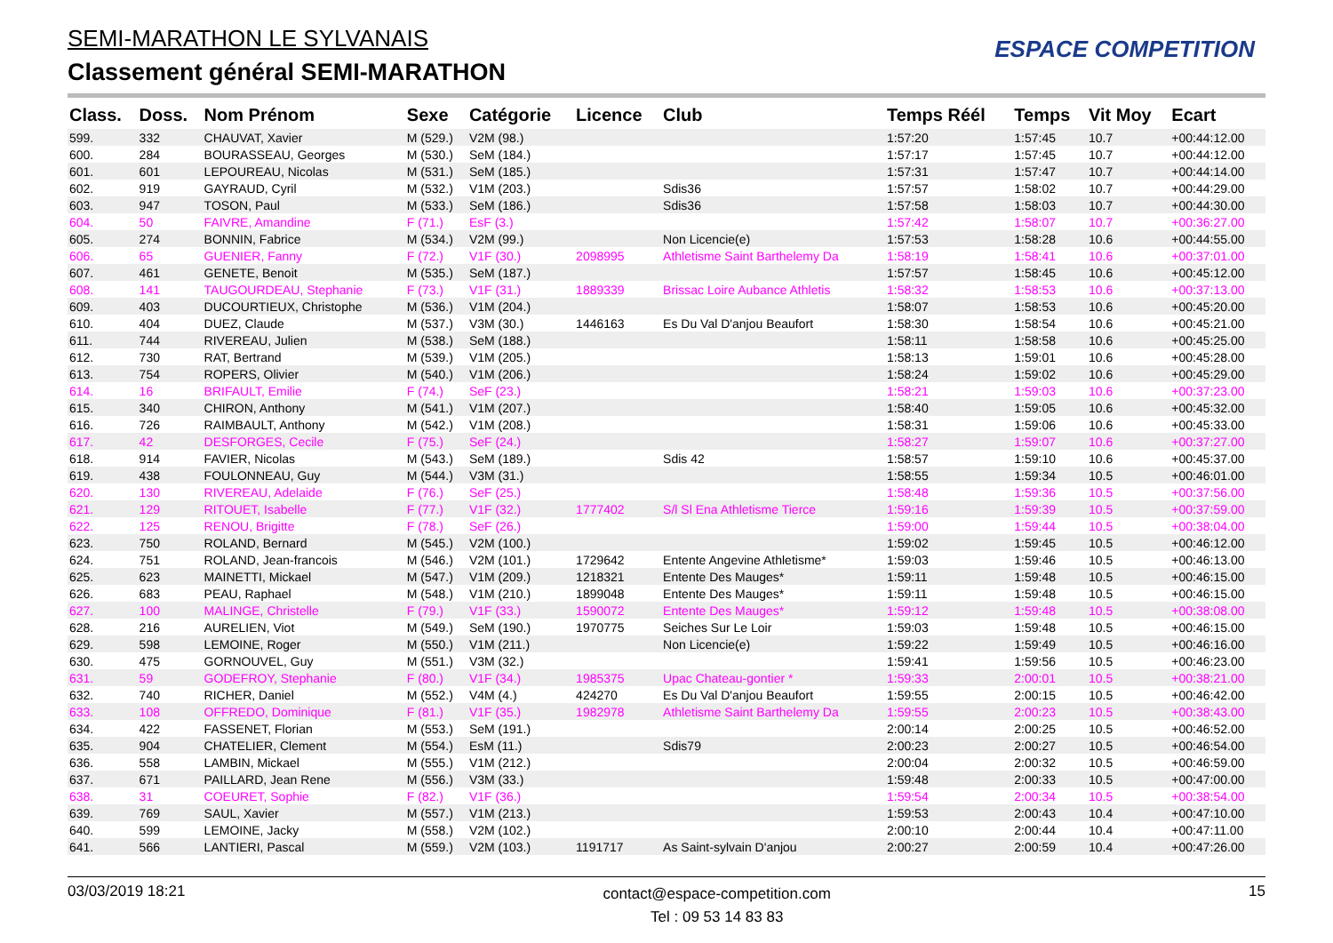SEMI-MARATHON LE SYLVANAIS
Classement général SEMI-MARATHON
ESPACE COMPETITION
| Class. | Doss. | Nom Prénom | Sexe | Catégorie | Licence | Club | Temps Réél | Temps | Vit Moy | Ecart |
| --- | --- | --- | --- | --- | --- | --- | --- | --- | --- | --- |
| 599. | 332 | CHAUVAT, Xavier | M (529.) | V2M (98.) | | | 1:57:20 | 1:57:45 | 10.7 | +00:44:12.00 |
| 600. | 284 | BOURASSEAU, Georges | M (530.) | SeM (184.) | | | 1:57:17 | 1:57:45 | 10.7 | +00:44:12.00 |
| 601. | 601 | LEPOUREAU, Nicolas | M (531.) | SeM (185.) | | | 1:57:31 | 1:57:47 | 10.7 | +00:44:14.00 |
| 602. | 919 | GAYRAUD, Cyril | M (532.) | V1M (203.) | | Sdis36 | 1:57:57 | 1:58:02 | 10.7 | +00:44:29.00 |
| 603. | 947 | TOSON, Paul | M (533.) | SeM (186.) | | Sdis36 | 1:57:58 | 1:58:03 | 10.7 | +00:44:30.00 |
| 604. | 50 | FAIVRE, Amandine | F (71.) | EsF (3.) | | | 1:57:42 | 1:58:07 | 10.7 | +00:36:27.00 |
| 605. | 274 | BONNIN, Fabrice | M (534.) | V2M (99.) | | Non Licencie(e) | 1:57:53 | 1:58:28 | 10.6 | +00:44:55.00 |
| 606. | 65 | GUENIER, Fanny | F (72.) | V1F (30.) | 2098995 | Athletisme Saint Barthelemy Da | 1:58:19 | 1:58:41 | 10.6 | +00:37:01.00 |
| 607. | 461 | GENETE, Benoit | M (535.) | SeM (187.) | | | 1:57:57 | 1:58:45 | 10.6 | +00:45:12.00 |
| 608. | 141 | TAUGOURDEAU, Stephanie | F (73.) | V1F (31.) | 1889339 | Brissac Loire Aubance Athletis | 1:58:32 | 1:58:53 | 10.6 | +00:37:13.00 |
| 609. | 403 | DUCOURTIEUX, Christophe | M (536.) | V1M (204.) | | | 1:58:07 | 1:58:53 | 10.6 | +00:45:20.00 |
| 610. | 404 | DUEZ, Claude | M (537.) | V3M (30.) | 1446163 | Es Du Val D'anjou Beaufort | 1:58:30 | 1:58:54 | 10.6 | +00:45:21.00 |
| 611. | 744 | RIVEREAU, Julien | M (538.) | SeM (188.) | | | 1:58:11 | 1:58:58 | 10.6 | +00:45:25.00 |
| 612. | 730 | RAT, Bertrand | M (539.) | V1M (205.) | | | 1:58:13 | 1:59:01 | 10.6 | +00:45:28.00 |
| 613. | 754 | ROPERS, Olivier | M (540.) | V1M (206.) | | | 1:58:24 | 1:59:02 | 10.6 | +00:45:29.00 |
| 614. | 16 | BRIFAULT, Emilie | F (74.) | SeF (23.) | | | 1:58:21 | 1:59:03 | 10.6 | +00:37:23.00 |
| 615. | 340 | CHIRON, Anthony | M (541.) | V1M (207.) | | | 1:58:40 | 1:59:05 | 10.6 | +00:45:32.00 |
| 616. | 726 | RAIMBAULT, Anthony | M (542.) | V1M (208.) | | | 1:58:31 | 1:59:06 | 10.6 | +00:45:33.00 |
| 617. | 42 | DESFORGES, Cecile | F (75.) | SeF (24.) | | | 1:58:27 | 1:59:07 | 10.6 | +00:37:27.00 |
| 618. | 914 | FAVIER, Nicolas | M (543.) | SeM (189.) | | Sdis 42 | 1:58:57 | 1:59:10 | 10.6 | +00:45:37.00 |
| 619. | 438 | FOULONNEAU, Guy | M (544.) | V3M (31.) | | | 1:58:55 | 1:59:34 | 10.5 | +00:46:01.00 |
| 620. | 130 | RIVEREAU, Adelaide | F (76.) | SeF (25.) | | | 1:58:48 | 1:59:36 | 10.5 | +00:37:56.00 |
| 621. | 129 | RITOUET, Isabelle | F (77.) | V1F (32.) | 1777402 | S/l Sl Ena Athletisme Tierce | 1:59:16 | 1:59:39 | 10.5 | +00:37:59.00 |
| 622. | 125 | RENOU, Brigitte | F (78.) | SeF (26.) | | | 1:59:00 | 1:59:44 | 10.5 | +00:38:04.00 |
| 623. | 750 | ROLAND, Bernard | M (545.) | V2M (100.) | | | 1:59:02 | 1:59:45 | 10.5 | +00:46:12.00 |
| 624. | 751 | ROLAND, Jean-francois | M (546.) | V2M (101.) | 1729642 | Entente Angevine Athletisme* | 1:59:03 | 1:59:46 | 10.5 | +00:46:13.00 |
| 625. | 623 | MAINETTI, Mickael | M (547.) | V1M (209.) | 1218321 | Entente Des Mauges* | 1:59:11 | 1:59:48 | 10.5 | +00:46:15.00 |
| 626. | 683 | PEAU, Raphael | M (548.) | V1M (210.) | 1899048 | Entente Des Mauges* | 1:59:11 | 1:59:48 | 10.5 | +00:46:15.00 |
| 627. | 100 | MALINGE, Christelle | F (79.) | V1F (33.) | 1590072 | Entente Des Mauges* | 1:59:12 | 1:59:48 | 10.5 | +00:38:08.00 |
| 628. | 216 | AURELIEN, Viot | M (549.) | SeM (190.) | 1970775 | Seiches Sur Le Loir | 1:59:03 | 1:59:48 | 10.5 | +00:46:15.00 |
| 629. | 598 | LEMOINE, Roger | M (550.) | V1M (211.) | | Non Licencie(e) | 1:59:22 | 1:59:49 | 10.5 | +00:46:16.00 |
| 630. | 475 | GORNOUVEL, Guy | M (551.) | V3M (32.) | | | 1:59:41 | 1:59:56 | 10.5 | +00:46:23.00 |
| 631. | 59 | GODEFROY, Stephanie | F (80.) | V1F (34.) | 1985375 | Upac Chateau-gontier * | 1:59:33 | 2:00:01 | 10.5 | +00:38:21.00 |
| 632. | 740 | RICHER, Daniel | M (552.) | V4M (4.) | 424270 | Es Du Val D'anjou Beaufort | 1:59:55 | 2:00:15 | 10.5 | +00:46:42.00 |
| 633. | 108 | OFFREDO, Dominique | F (81.) | V1F (35.) | 1982978 | Athletisme Saint Barthelemy Da | 1:59:55 | 2:00:23 | 10.5 | +00:38:43.00 |
| 634. | 422 | FASSENET, Florian | M (553.) | SeM (191.) | | | 2:00:14 | 2:00:25 | 10.5 | +00:46:52.00 |
| 635. | 904 | CHATELIER, Clement | M (554.) | EsM (11.) | | Sdis79 | 2:00:23 | 2:00:27 | 10.5 | +00:46:54.00 |
| 636. | 558 | LAMBIN, Mickael | M (555.) | V1M (212.) | | | 2:00:04 | 2:00:32 | 10.5 | +00:46:59.00 |
| 637. | 671 | PAILLARD, Jean Rene | M (556.) | V3M (33.) | | | 1:59:48 | 2:00:33 | 10.5 | +00:47:00.00 |
| 638. | 31 | COEURET, Sophie | F (82.) | V1F (36.) | | | 1:59:54 | 2:00:34 | 10.5 | +00:38:54.00 |
| 639. | 769 | SAUL, Xavier | M (557.) | V1M (213.) | | | 1:59:53 | 2:00:43 | 10.4 | +00:47:10.00 |
| 640. | 599 | LEMOINE, Jacky | M (558.) | V2M (102.) | | | 2:00:10 | 2:00:44 | 10.4 | +00:47:11.00 |
| 641. | 566 | LANTIERI, Pascal | M (559.) | V2M (103.) | 1191717 | As Saint-sylvain D'anjou | 2:00:27 | 2:00:59 | 10.4 | +00:47:26.00 |
03/03/2019 18:21 contact@espace-competition.com
Tel : 09 53 14 83 83 15